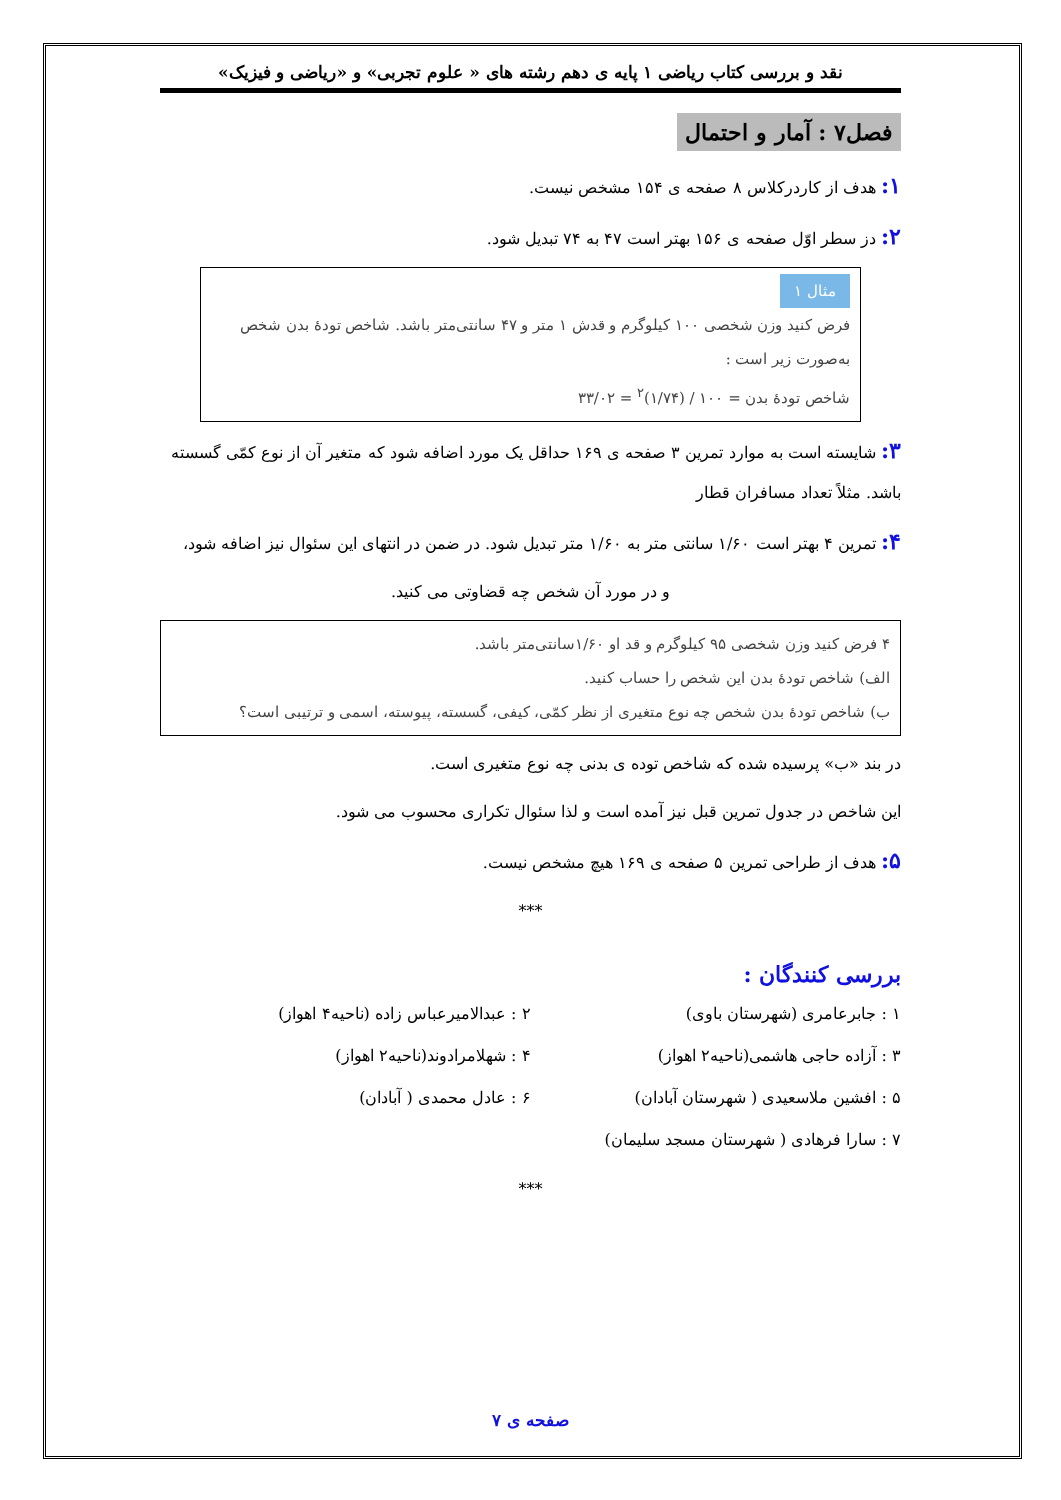نقد و بررسی کتاب ریاضی ۱ پایه ی دهم رشته های « علوم تجربی» و «ریاضی و فیزیک»
فصل۷ : آمار و احتمال
۱: هدف از کاردرکلاس ۸ صفحه ی ۱۵۴ مشخص نیست.
۲: دز سطر اوّل صفحه ی ۱۵۶ بهتر است ۴۷ به ۷۴ تبدیل شود.
مثال ۱
فرض کنید وزن شخصی ۱۰۰ کیلوگرم و قدش ۱ متر و ۴۷ سانتی‌متر باشد. شاخص تودهٔ بدن شخص به‌صورت زیر است :
شاخص تودهٔ بدن = ۱۰۰ / (۱/۷۴)<sup>۲</sup> = ۳۳/۰۲
۳: شایسته است به موارد تمرین ۳ صفحه ی ۱۶۹ حداقل یک مورد اضافه شود که متغیر آن از نوع کمّی گسسته باشد. مثلاً تعداد مسافران قطار
۴: تمرین ۴ بهتر است ۱/۶۰ سانتی متر به ۱/۶۰ متر تبدیل شود. در ضمن در انتهای این سئوال نیز اضافه شود،
و در مورد آن شخص چه قضاوتی می کنید.
۴ فرض کنید وزن شخصی ۹۵ کیلوگرم و قد او ۱/۶۰سانتی‌متر باشد.
الف) شاخص تودهٔ بدن این شخص را حساب کنید.
ب) شاخص تودهٔ بدن شخص چه نوع متغیری از نظر کمّی، کیفی، گسسته، پیوسته، اسمی و ترتیبی است؟
در بند «ب» پرسیده شده که شاخص توده ی بدنی چه نوع متغیری است.
این شاخص در جدول تمرین قبل نیز آمده است و لذا سئوال تکراری محسوب می شود.
۵: هدف از طراحی تمرین ۵ صفحه ی ۱۶۹ هیچ مشخص نیست.
***
بررسی کنندگان :
۱ : جابرعامری (شهرستان باوی)
۲ : عبدالامیرعباس زاده (ناحیه۴ اهواز)
۳ : آزاده حاجی هاشمی(ناحیه۲ اهواز)
۴ : شهلامرادوند(ناحیه۲ اهواز)
۵ : افشین ملاسعیدی ( شهرستان آبادان)
۶ : عادل محمدی ( آبادان)
۷ : سارا فرهادی ( شهرستان مسجد سلیمان)
***
صفحه ی ۷